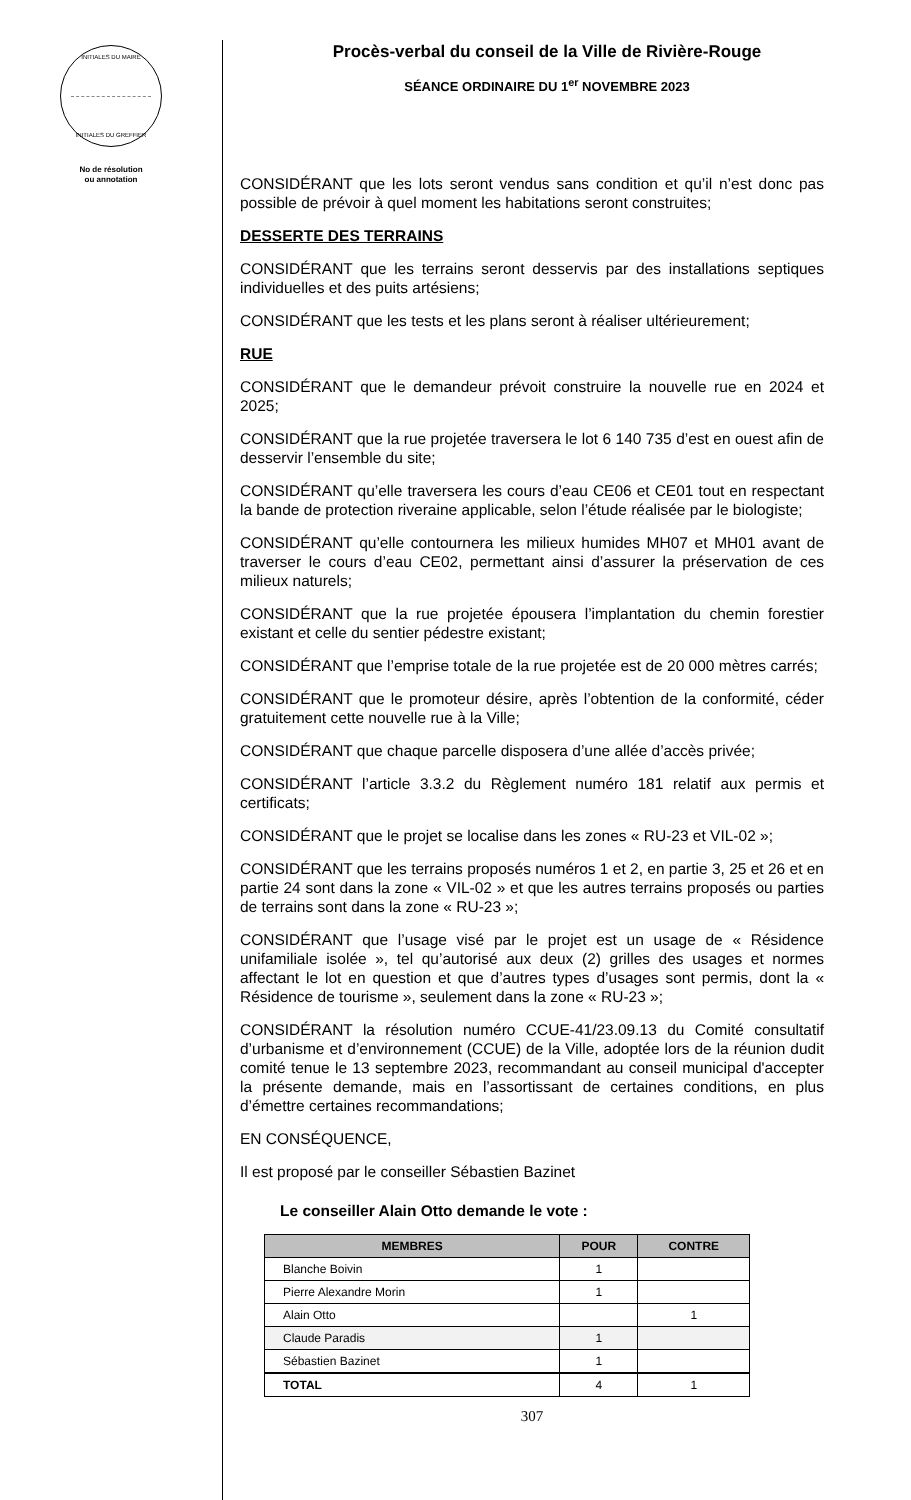INITIALES DU MAIRE
INITIALES DU GREFFIER
No de résolution
ou annotation
Procès-verbal du conseil de la Ville de Rivière-Rouge
SÉANCE ORDINAIRE DU 1<sup>er</sup> NOVEMBRE 2023
CONSIDÉRANT que les lots seront vendus sans condition et qu’il n’est donc pas possible de prévoir à quel moment les habitations seront construites;
DESSERTE DES TERRAINS
CONSIDÉRANT que les terrains seront desservis par des installations septiques individuelles et des puits artésiens;
CONSIDÉRANT que les tests et les plans seront à réaliser ultérieurement;
RUE
CONSIDÉRANT que le demandeur prévoit construire la nouvelle rue en 2024 et 2025;
CONSIDÉRANT que la rue projetée traversera le lot 6 140 735 d’est en ouest afin de desservir l’ensemble du site;
CONSIDÉRANT qu’elle traversera les cours d’eau CE06 et CE01 tout en respectant la bande de protection riveraine applicable, selon l’étude réalisée par le biologiste;
CONSIDÉRANT qu’elle contournera les milieux humides MH07 et MH01 avant de traverser le cours d’eau CE02, permettant ainsi d’assurer la préservation de ces milieux naturels;
CONSIDÉRANT que la rue projetée épousera l’implantation du chemin forestier existant et celle du sentier pédestre existant;
CONSIDÉRANT que l’emprise totale de la rue projetée est de 20 000 mètres carrés;
CONSIDÉRANT que le promoteur désire, après l’obtention de la conformité, céder gratuitement cette nouvelle rue à la Ville;
CONSIDÉRANT que chaque parcelle disposera d’une allée d’accès privée;
CONSIDÉRANT l’article 3.3.2 du Règlement numéro 181 relatif aux permis et certificats;
CONSIDÉRANT que le projet se localise dans les zones « RU-23 et VIL-02 »;
CONSIDÉRANT que les terrains proposés numéros 1 et 2, en partie 3, 25 et 26 et en partie 24 sont dans la zone « VIL-02 » et que les autres terrains proposés ou parties de terrains sont dans la zone « RU-23 »;
CONSIDÉRANT que l’usage visé par le projet est un usage de « Résidence unifamiliale isolée », tel qu’autorisé aux deux (2) grilles des usages et normes affectant le lot en question et que d’autres types d’usages sont permis, dont la « Résidence de tourisme », seulement dans la zone « RU-23 »;
CONSIDÉRANT la résolution numéro CCUE-41/23.09.13 du Comité consultatif d’urbanisme et d’environnement (CCUE) de la Ville, adoptée lors de la réunion dudit comité tenue le 13 septembre 2023, recommandant au conseil municipal d'accepter la présente demande, mais en l’assortissant de certaines conditions, en plus d’émettre certaines recommandations;
EN CONSÉQUENCE,
Il est proposé par le conseiller Sébastien Bazinet
Le conseiller Alain Otto demande le vote :
| MEMBRES | POUR | CONTRE |
| --- | --- | --- |
| Blanche Boivin | 1 | |
| Pierre Alexandre Morin | 1 | |
| Alain Otto | | 1 |
| Claude Paradis | 1 | |
| Sébastien Bazinet | 1 | |
| TOTAL | 4 | 1 |
307